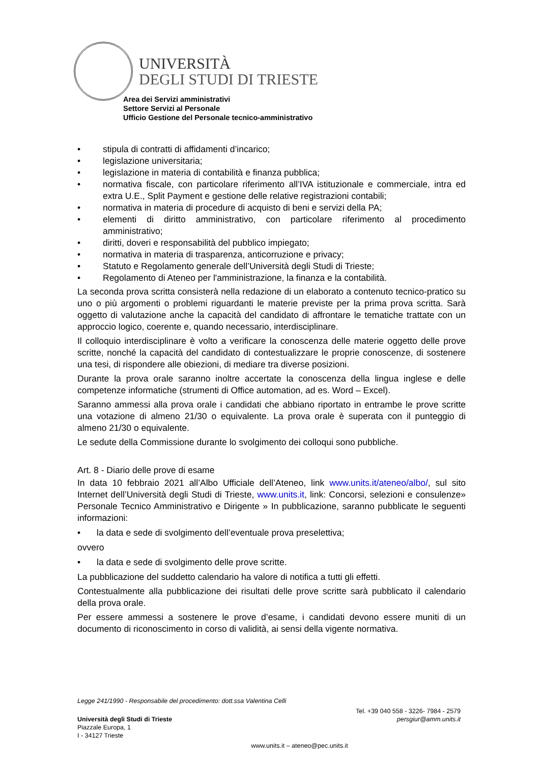UNIVERSITÀ
DEGLI STUDI DI TRIESTE
Area dei Servizi amministrativi
Settore Servizi al Personale
Ufficio Gestione del Personale tecnico-amministrativo
• stipula di contratti di affidamenti d’incarico;
• legislazione universitaria;
• legislazione in materia di contabilità e finanza pubblica;
• normativa fiscale, con particolare riferimento all’IVA istituzionale e commerciale, intra ed extra U.E., Split Payment e gestione delle relative registrazioni contabili;
• normativa in materia di procedure di acquisto di beni e servizi della PA;
• elementi di diritto amministrativo, con particolare riferimento al procedimento amministrativo;
• diritti, doveri e responsabilità del pubblico impiegato;
• normativa in materia di trasparenza, anticorruzione e privacy;
• Statuto e Regolamento generale dell’Università degli Studi di Trieste;
• Regolamento di Ateneo per l'amministrazione, la finanza e la contabilità.
La seconda prova scritta consisterà nella redazione di un elaborato a contenuto tecnico-pratico su uno o più argomenti o problemi riguardanti le materie previste per la prima prova scritta. Sarà oggetto di valutazione anche la capacità del candidato di affrontare le tematiche trattate con un approccio logico, coerente e, quando necessario, interdisciplinare.
Il colloquio interdisciplinare è volto a verificare la conoscenza delle materie oggetto delle prove scritte, nonché la capacità del candidato di contestualizzare le proprie conoscenze, di sostenere una tesi, di rispondere alle obiezioni, di mediare tra diverse posizioni.
Durante la prova orale saranno inoltre accertate la conoscenza della lingua inglese e delle competenze informatiche (strumenti di Office automation, ad es. Word – Excel).
Saranno ammessi alla prova orale i candidati che abbiano riportato in entrambe le prove scritte una votazione di almeno 21/30 o equivalente. La prova orale è superata con il punteggio di almeno 21/30 o equivalente.
Le sedute della Commissione durante lo svolgimento dei colloqui sono pubbliche.
Art. 8 - Diario delle prove di esame
In data 10 febbraio 2021 all’Albo Ufficiale dell’Ateneo, link www.units.it/ateneo/albo/, sul sito Internet dell’Università degli Studi di Trieste, www.units.it, link: Concorsi, selezioni e consulenze» Personale Tecnico Amministrativo e Dirigente » In pubblicazione, saranno pubblicate le seguenti informazioni:
• la data e sede di svolgimento dell’eventuale prova preselettiva;
ovvero
• la data e sede di svolgimento delle prove scritte.
La pubblicazione del suddetto calendario ha valore di notifica a tutti gli effetti.
Contestualmente alla pubblicazione dei risultati delle prove scritte sarà pubblicato il calendario della prova orale.
Per essere ammessi a sostenere le prove d’esame, i candidati devono essere muniti di un documento di riconoscimento in corso di validità, ai sensi della vigente normativa.
Legge 241/1990 - Responsabile del procedimento: dott.ssa Valentina Celli
Università degli Studi di Trieste
Piazzale Europa, 1
I - 34127 Trieste
Tel. +39 040 558 - 3226- 7984 - 2579
persgiur@amm.units.it
www.units.it – ateneo@pec.units.it